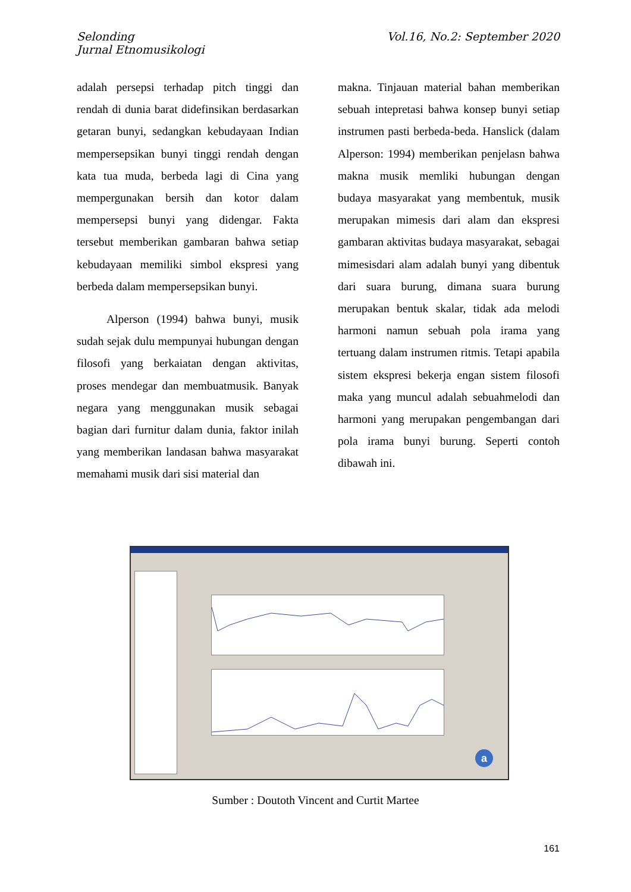Selonding
Jurnal Etnomusikologi
Vol.16, No.2: September 2020
adalah persepsi terhadap pitch tinggi dan rendah di dunia barat didefinsikan berdasarkan getaran bunyi, sedangkan kebudayaan Indian mempersepsikan bunyi tinggi rendah dengan kata tua muda, berbeda lagi di Cina yang mempergunakan bersih dan kotor dalam mempersepsi bunyi yang didengar. Fakta tersebut memberikan gambaran bahwa setiap kebudayaan memiliki simbol ekspresi yang berbeda dalam mempersepsikan bunyi.
Alperson (1994) bahwa bunyi, musik sudah sejak dulu mempunyai hubungan dengan filosofi yang berkaiatan dengan aktivitas, proses mendegar dan membuatmusik. Banyak negara yang menggunakan musik sebagai bagian dari furnitur dalam dunia, faktor inilah yang memberikan landasan bahwa masyarakat memahami musik dari sisi material dan
makna. Tinjauan material bahan memberikan sebuah intepretasi bahwa konsep bunyi setiap instrumen pasti berbeda-beda. Hanslick (dalam Alperson: 1994) memberikan penjelasn bahwa makna musik memliki hubungan dengan budaya masyarakat yang membentuk, musik merupakan mimesis dari alam dan ekspresi gambaran aktivitas budaya masyarakat, sebagai mimesisdari alam adalah bunyi yang dibentuk dari suara burung, dimana suara burung merupakan bentuk skalar, tidak ada melodi harmoni namun sebuah pola irama yang tertuang dalam instrumen ritmis. Tetapi apabila sistem ekspresi bekerja engan sistem filosofi maka yang muncul adalah sebuahmelodi dan harmoni yang merupakan pengembangan dari pola irama bunyi burung. Seperti contoh dibawah ini.
a
Sumber : Doutoth Vincent and Curtit Martee
161